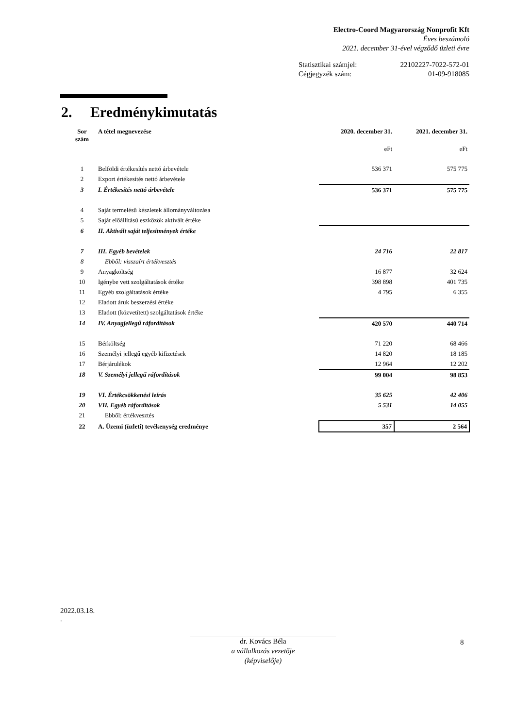Electro-Coord Magyarország Nonprofit Kft
Éves beszámoló
2021. december 31-ével végződő üzleti évre
Statisztikai számjel: 22102227-7022-572-01
Cégjegyzék szám: 01-09-918085
2. Eredménykimutatás
| Sor szám | A tétel megnevezése | 2020. december 31. | 2021. december 31. |
| --- | --- | --- | --- |
| | | eFt | eFt |
| 1 | Belföldi értékesítés nettó árbevétele | 536 371 | 575 775 |
| 2 | Export értékesítés nettó árbevétele | | |
| 3 | I. Értékesítés nettó árbevétele | 536 371 | 575 775 |
| 4 | Saját termelésű készletek állományváltozása | | |
| 5 | Saját előállítású eszközök aktivált értéke | | |
| 6 | II. Aktivált saját teljesítmények értéke | | |
| 7 | III. Egyéb bevételek | 24 716 | 22 817 |
| 8 | Ebből: visszaírt értékvesztés | | |
| 9 | Anyagköltség | 16 877 | 32 624 |
| 10 | Igénybe vett szolgáltatások értéke | 398 898 | 401 735 |
| 11 | Egyéb szolgáltatások értéke | 4 795 | 6 355 |
| 12 | Eladott áruk beszerzési értéke | | |
| 13 | Eladott (közvetített) szolgáltatások értéke | | |
| 14 | IV. Anyagjellegű ráfordítások | 420 570 | 440 714 |
| 15 | Bérköltség | 71 220 | 68 466 |
| 16 | Személyi jellegű egyéb kifizetések | 14 820 | 18 185 |
| 17 | Bérjárulékok | 12 964 | 12 202 |
| 18 | V. Személyi jellegű ráfordítások | 99 004 | 98 853 |
| 19 | VI. Értékcsökkenési leírás | 35 625 | 42 406 |
| 20 | VII. Egyéb ráfordítások | 5 531 | 14 055 |
| 21 | Ebből: értékvesztés | | |
| 22 | A. Üzemi (üzleti) tevékenység eredménye | 357 | 2 564 |
2022.03.18.
.
dr. Kovács Béla
a vállalkozás vezetője
(képviselője)
8